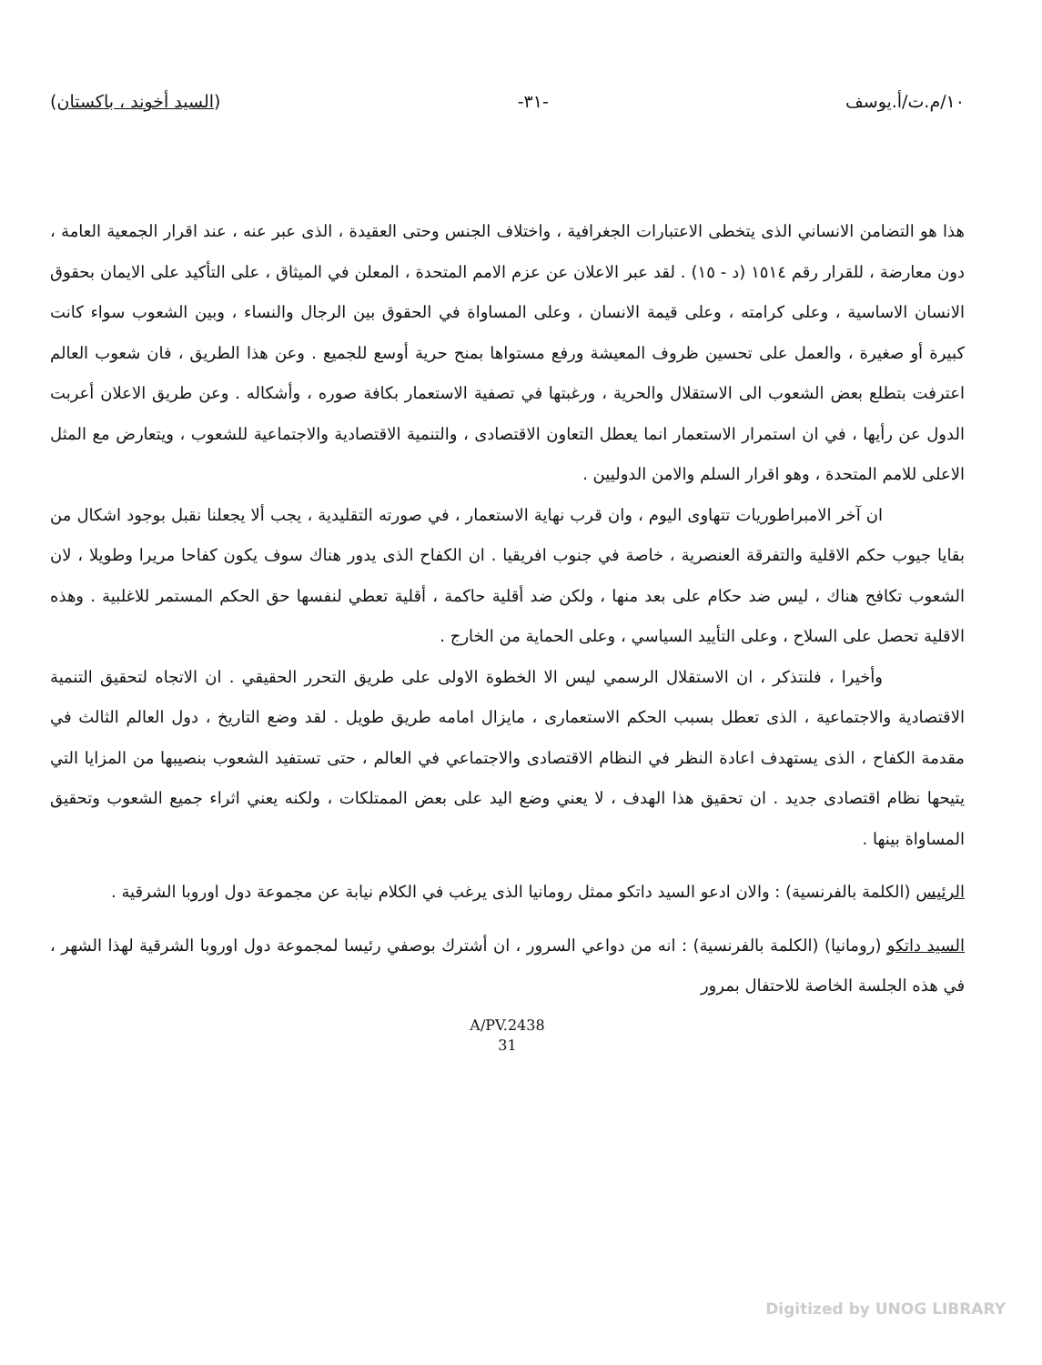١٠/م.ت/أ.يوسف -٣١- (السيد أخوند ، باكستان)
هذا هو التضامن الانساني الذى يتخطى الاعتبارات الجغرافية ، واختلاف الجنس وحتى العقيدة ، الذى عبر عنه ، عند اقرار الجمعية العامة ، دون معارضة ، للقرار رقم ١٥١٤ (د - ١٥) . لقد عبر الاعلان عن عزم الامم المتحدة ، المعلن في الميثاق ، على التأكيد على الايمان بحقوق الانسان الاساسية ، وعلى كرامته ، وعلى قيمة الانسان ، وعلى المساواة في الحقوق بين الرجال والنساء ، وبين الشعوب سواء كانت كبيرة أو صغيرة ، والعمل على تحسين ظروف المعيشة ورفع مستواها بمنح حرية أوسع للجميع . وعن هذا الطريق ، فان شعوب العالم اعترفت بتطلع بعض الشعوب الى الاستقلال والحرية ، ورغبتها في تصفية الاستعمار بكافة صوره ، وأشكاله . وعن طريق الاعلان أعربت الدول عن رأيها ، في ان استمرار الاستعمار انما يعطل التعاون الاقتصادى ، والتنمية الاقتصادية والاجتماعية للشعوب ، ويتعارض مع المثل الاعلى للامم المتحدة ، وهو اقرار السلم والامن الدوليين .
ان آخر الامبراطوريات تتهاوى اليوم ، وان قرب نهاية الاستعمار ، في صورته التقليدية ، يجب ألا يجعلنا نقبل بوجود اشكال من بقايا جيوب حكم الاقلية والتفرقة العنصرية ، خاصة في جنوب افريقيا . ان الكفاح الذى يدور هناك سوف يكون كفاحا مريرا وطويلا ، لان الشعوب تكافح هناك ، ليس ضد حكام على بعد منها ، ولكن ضد أقلية حاكمة ، أقلية تعطي لنفسها حق الحكم المستمر للاغلبية . وهذه الاقلية تحصل على السلاح ، وعلى التأييد السياسي ، وعلى الحماية من الخارج .
وأخيرا ، فلنتذكر ، ان الاستقلال الرسمي ليس الا الخطوة الاولى على طريق التحرر الحقيقي . ان الاتجاه لتحقيق التنمية الاقتصادية والاجتماعية ، الذى تعطل بسبب الحكم الاستعمارى ، مايزال امامه طريق طويل . لقد وضع التاريخ ، دول العالم الثالث في مقدمة الكفاح ، الذى يستهدف اعادة النظر في النظام الاقتصادى والاجتماعي في العالم ، حتى تستفيد الشعوب بنصيبها من المزايا التي يتيحها نظام اقتصادى جديد . ان تحقيق هذا الهدف ، لا يعني وضع اليد على بعض الممتلكات ، ولكنه يعني اثراء جميع الشعوب وتحقيق المساواة بينها .
الرئيس (الكلمة بالفرنسية) : والان ادعو السيد داتكو ممثل رومانيا الذى يرغب في الكلام نيابة عن مجموعة دول اوروبا الشرقية .
السيد داتكو (رومانيا) (الكلمة بالفرنسية) : انه من دواعي السرور ، ان أشترك بوصفي رئيسا لمجموعة دول اوروبا الشرقية لهذا الشهر ، في هذه الجلسة الخاصة للاحتفال بمرور
A/PV.2438
31
Digitized by UNOG LIBRARY